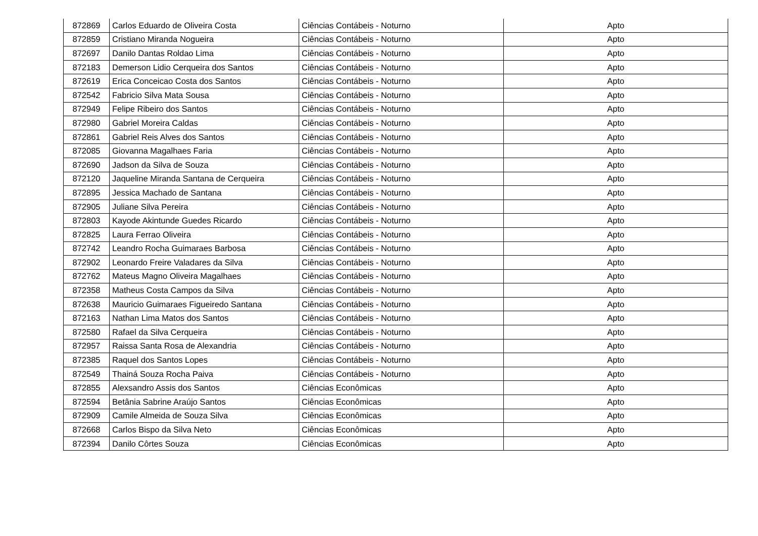| 872869 | Carlos Eduardo de Oliveira Costa | Ciências Contábeis - Noturno | Apto |
| 872859 | Cristiano Miranda Nogueira | Ciências Contábeis - Noturno | Apto |
| 872697 | Danilo Dantas Roldao Lima | Ciências Contábeis - Noturno | Apto |
| 872183 | Demerson Lidio Cerqueira dos Santos | Ciências Contábeis - Noturno | Apto |
| 872619 | Erica Conceicao Costa dos Santos | Ciências Contábeis - Noturno | Apto |
| 872542 | Fabricio Silva Mata Sousa | Ciências Contábeis - Noturno | Apto |
| 872949 | Felipe Ribeiro dos Santos | Ciências Contábeis - Noturno | Apto |
| 872980 | Gabriel Moreira Caldas | Ciências Contábeis - Noturno | Apto |
| 872861 | Gabriel Reis Alves dos Santos | Ciências Contábeis - Noturno | Apto |
| 872085 | Giovanna Magalhaes Faria | Ciências Contábeis - Noturno | Apto |
| 872690 | Jadson da Silva de Souza | Ciências Contábeis - Noturno | Apto |
| 872120 | Jaqueline Miranda Santana de Cerqueira | Ciências Contábeis - Noturno | Apto |
| 872895 | Jessica Machado de Santana | Ciências Contábeis - Noturno | Apto |
| 872905 | Juliane Silva Pereira | Ciências Contábeis - Noturno | Apto |
| 872803 | Kayode Akintunde Guedes Ricardo | Ciências Contábeis - Noturno | Apto |
| 872825 | Laura Ferrao Oliveira | Ciências Contábeis - Noturno | Apto |
| 872742 | Leandro Rocha Guimaraes Barbosa | Ciências Contábeis - Noturno | Apto |
| 872902 | Leonardo Freire Valadares da Silva | Ciências Contábeis - Noturno | Apto |
| 872762 | Mateus Magno Oliveira Magalhaes | Ciências Contábeis - Noturno | Apto |
| 872358 | Matheus Costa Campos da Silva | Ciências Contábeis - Noturno | Apto |
| 872638 | Mauricio Guimaraes Figueiredo Santana | Ciências Contábeis - Noturno | Apto |
| 872163 | Nathan Lima Matos dos Santos | Ciências Contábeis - Noturno | Apto |
| 872580 | Rafael da Silva Cerqueira | Ciências Contábeis - Noturno | Apto |
| 872957 | Raissa Santa Rosa de Alexandria | Ciências Contábeis - Noturno | Apto |
| 872385 | Raquel dos Santos Lopes | Ciências Contábeis - Noturno | Apto |
| 872549 | Thainá Souza Rocha Paiva | Ciências Contábeis - Noturno | Apto |
| 872855 | Alexsandro Assis dos Santos | Ciências Econômicas | Apto |
| 872594 | Betânia Sabrine Araújo Santos | Ciências Econômicas | Apto |
| 872909 | Camile Almeida de Souza Silva | Ciências Econômicas | Apto |
| 872668 | Carlos Bispo da Silva Neto | Ciências Econômicas | Apto |
| 872394 | Danilo Côrtes Souza | Ciências Econômicas | Apto |